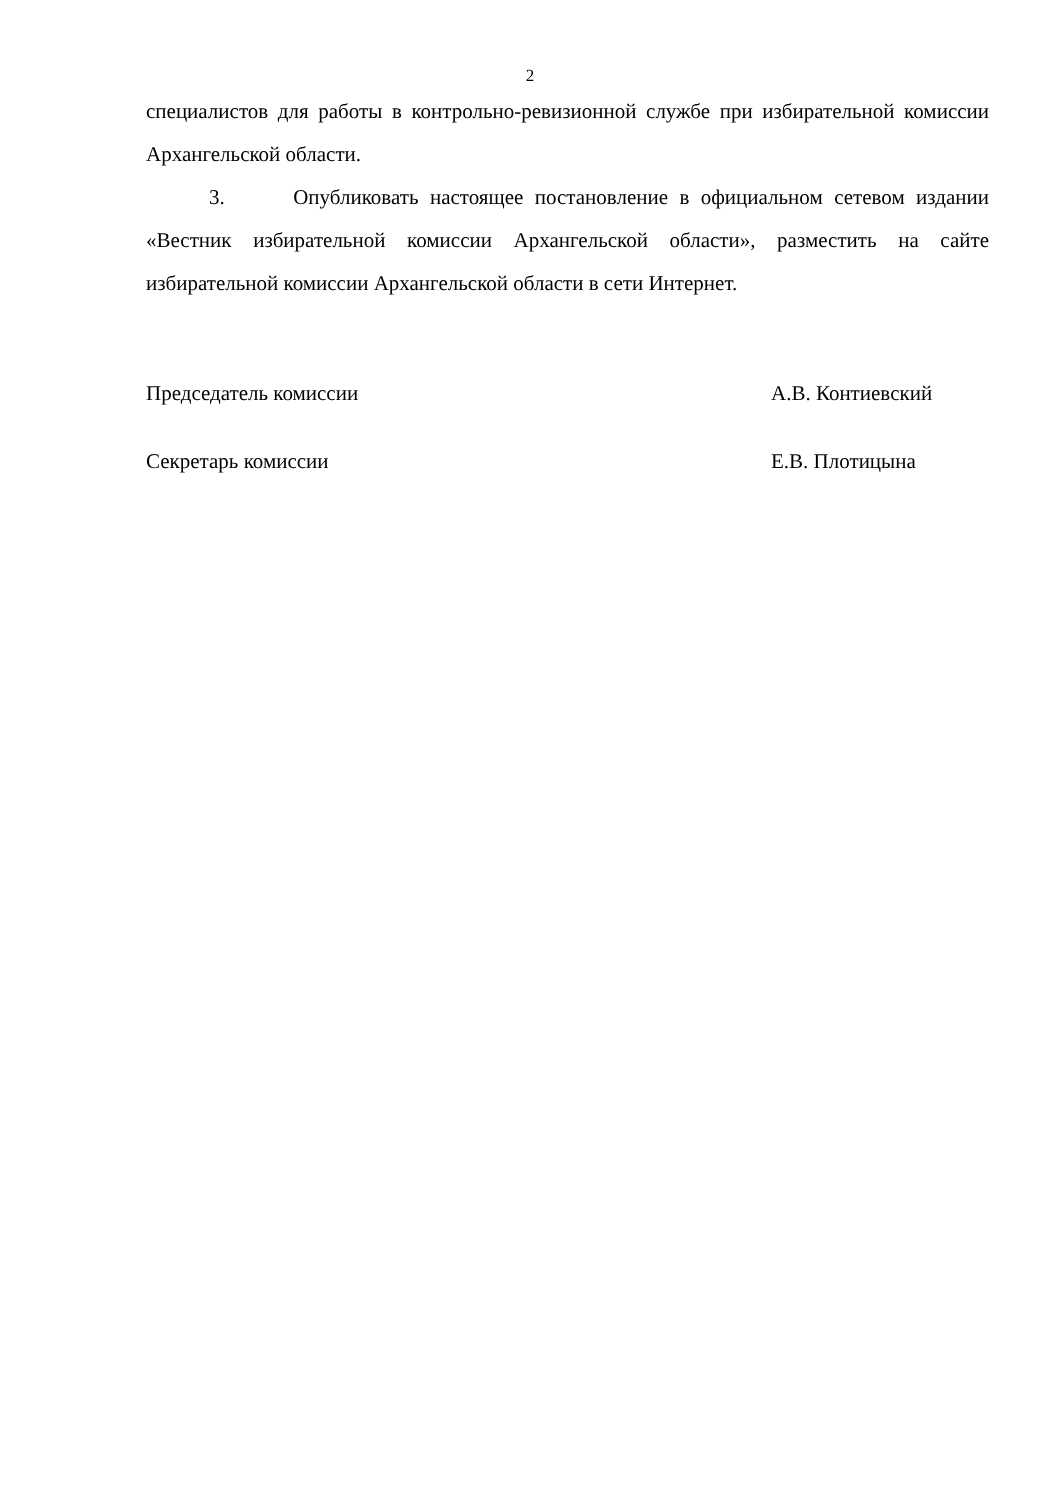2
специалистов для работы в контрольно-ревизионной службе при избирательной комиссии Архангельской области.
3. Опубликовать настоящее постановление в официальном сетевом издании «Вестник избирательной комиссии Архангельской области», разместить на сайте избирательной комиссии Архангельской области в сети Интернет.
Председатель комиссии А.В. Контиевский
Секретарь комиссии Е.В. Плотицына